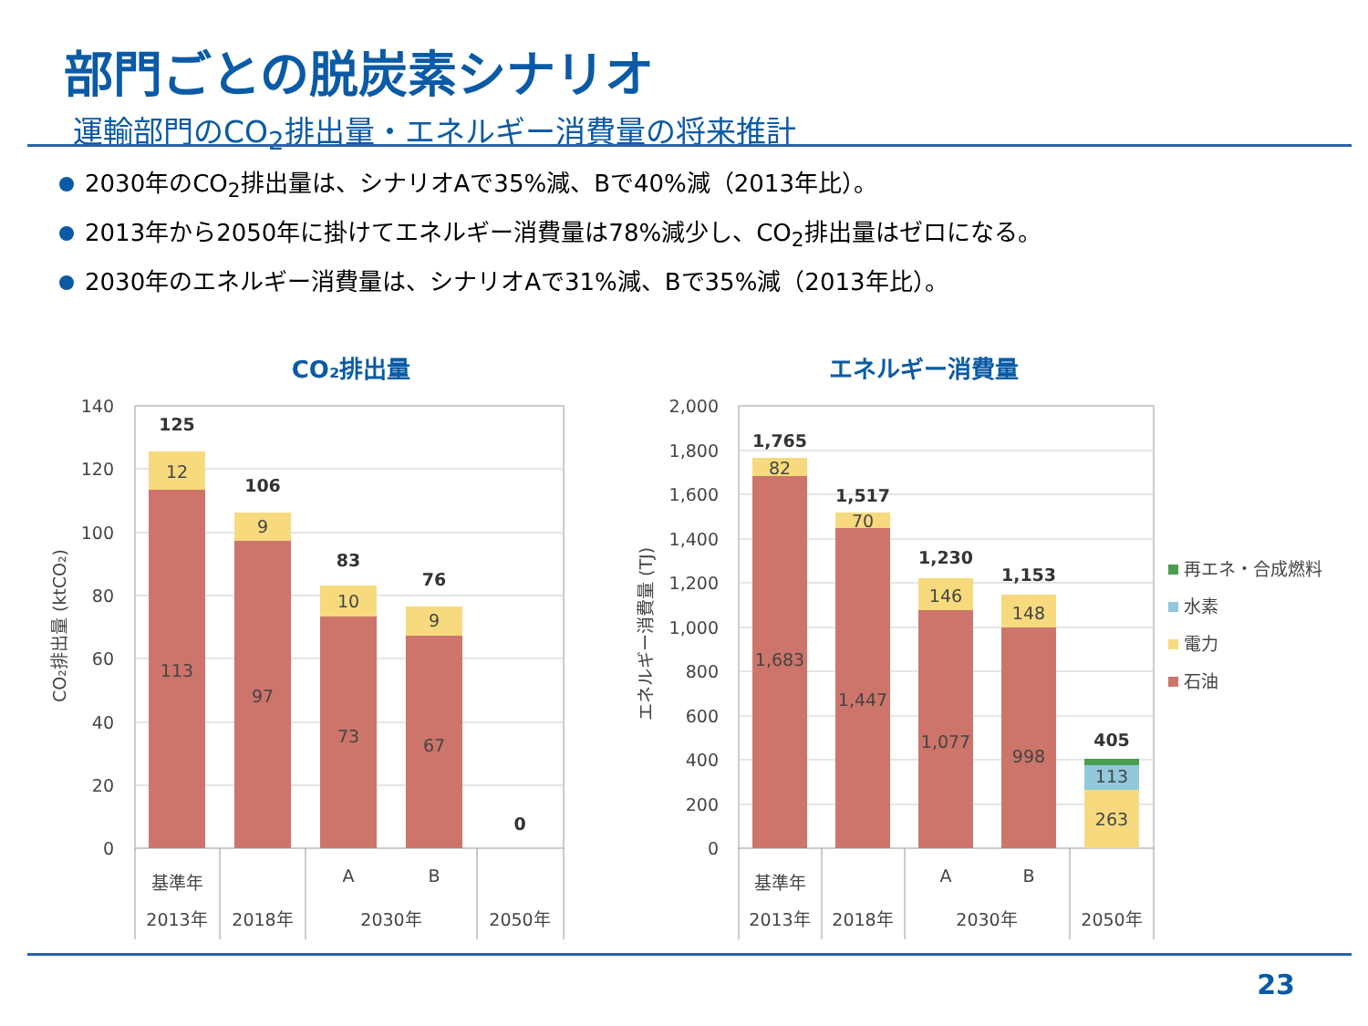部門ごとの脱炭素シナリオ
運輸部門のCO<sub>2</sub>排出量・エネルギー消費量の将来推計
2030年のCO<sub>2</sub>排出量は、シナリオAで35%減、Bで40%減（2013年比）。
2013年から2050年に掛けてエネルギー消費量は78%減少し、CO<sub>2</sub>排出量はゼロになる。
2030年のエネルギー消費量は、シナリオAで31%減、Bで35%減（2013年比）。
CO₂排出量
エネルギー消費量
140
120
100
80
60
40
20
0
CO₂排出量 (ktCO₂)
125
12
113
106
9
97
83
10
73
76
9
67
0
基準年
A
B
2013年
2018年
2030年
2050年
2,000
1,800
1,600
1,400
1,200
1,000
800
600
400
200
0
エネルギー消費量 (TJ)
1,765
82
1,683
1,517
70
1,447
1,230
146
1,077
1,153
148
998
405
113
263
基準年
A
B
2013年
2018年
2030年
2050年
再エネ・合成燃料
水素
電力
石油
23